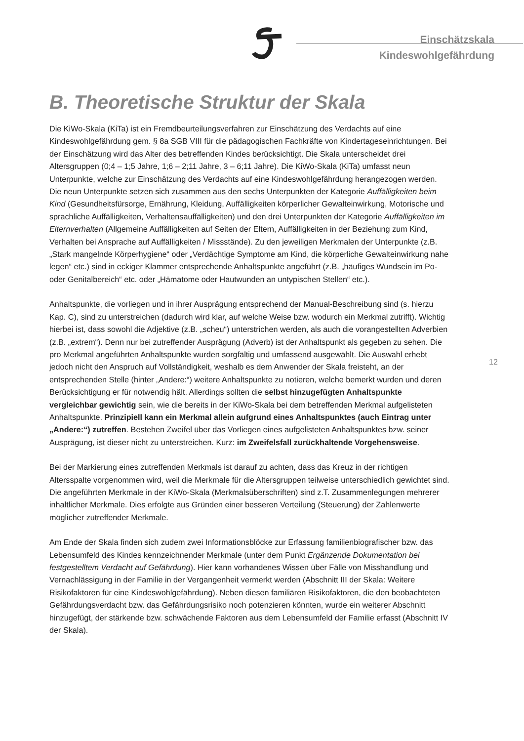Einschätzskala
Kindeswohlgefährdung
B. Theoretische Struktur der Skala
Die KiWo-Skala (KiTa) ist ein Fremdbeurteilungsverfahren zur Einschätzung des Verdachts auf eine Kindeswohlgefährdung gem. § 8a SGB VIII für die pädagogischen Fachkräfte von Kindertageseinrichtungen. Bei der Einschätzung wird das Alter des betreffenden Kindes berücksichtigt. Die Skala unterscheidet drei Altersgruppen (0;4 – 1;5 Jahre, 1;6 – 2;11 Jahre, 3 – 6;11 Jahre). Die KiWo-Skala (KiTa) umfasst neun Unterpunkte, welche zur Einschätzung des Verdachts auf eine Kindeswohlgefährdung herangezogen werden. Die neun Unterpunkte setzen sich zusammen aus den sechs Unterpunkten der Kategorie Auffälligkeiten beim Kind (Gesundheitsfürsorge, Ernährung, Kleidung, Auffälligkeiten körperlicher Gewalteinwirkung, Motorische und sprachliche Auffälligkeiten, Verhaltensauffälligkeiten) und den drei Unterpunkten der Kategorie Auffälligkeiten im Elternverhalten (Allgemeine Auffälligkeiten auf Seiten der Eltern, Auffälligkeiten in der Beziehung zum Kind, Verhalten bei Ansprache auf Auffälligkeiten / Missstände). Zu den jeweiligen Merkmalen der Unterpunkte (z.B. „Stark mangelnde Körperhygiene“ oder „Verdächtige Symptome am Kind, die körperliche Gewalteinwirkung nahe legen“ etc.) sind in eckiger Klammer entsprechende Anhaltspunkte angeführt (z.B. „häufiges Wundsein im Po- oder Genitalbereich“ etc. oder „Hämatome oder Hautwunden an untypischen Stellen“ etc.).
Anhaltspunkte, die vorliegen und in ihrer Ausprägung entsprechend der Manual-Beschreibung sind (s. hierzu Kap. C), sind zu unterstreichen (dadurch wird klar, auf welche Weise bzw. wodurch ein Merkmal zutrifft). Wichtig hierbei ist, dass sowohl die Adjektive (z.B. „scheu“) unterstrichen werden, als auch die vorangestellten Adverbien (z.B. „extrem“). Denn nur bei zutreffender Ausprägung (Adverb) ist der Anhaltspunkt als gegeben zu sehen. Die pro Merkmal angeführten Anhaltspunkte wurden sorgfältig und umfassend ausgewählt. Die Auswahl erhebt jedoch nicht den Anspruch auf Vollständigkeit, weshalb es dem Anwender der Skala freisteht, an der entsprechenden Stelle (hinter „Andere:“) weitere Anhaltspunkte zu notieren, welche bemerkt wurden und deren Berücksichtigung er für notwendig hält. Allerdings sollten die selbst hinzugefügten Anhaltspunkte vergleichbar gewichtig sein, wie die bereits in der KiWo-Skala bei dem betreffenden Merkmal aufgelisteten Anhaltspunkte. Prinzipiell kann ein Merkmal allein aufgrund eines Anhaltspunktes (auch Eintrag unter „Andere:“) zutreffen. Bestehen Zweifel über das Vorliegen eines aufgelisteten Anhaltspunktes bzw. seiner Ausprägung, ist dieser nicht zu unterstreichen. Kurz: im Zweifelsfall zurückhaltende Vorgehensweise.
Bei der Markierung eines zutreffenden Merkmals ist darauf zu achten, dass das Kreuz in der richtigen Altersspalte vorgenommen wird, weil die Merkmale für die Altersgruppen teilweise unterschiedlich gewichtet sind. Die angeführten Merkmale in der KiWo-Skala (Merkmalsüberschriften) sind z.T. Zusammenlegungen mehrerer inhaltlicher Merkmale. Dies erfolgte aus Gründen einer besseren Verteilung (Steuerung) der Zahlenwerte möglicher zutreffender Merkmale.
Am Ende der Skala finden sich zudem zwei Informationsblöcke zur Erfassung familienbiografischer bzw. das Lebensumfeld des Kindes kennzeichnender Merkmale (unter dem Punkt Ergänzende Dokumentation bei festgestelltem Verdacht auf Gefährdung). Hier kann vorhandenes Wissen über Fälle von Misshandlung und Vernachlässigung in der Familie in der Vergangenheit vermerkt werden (Abschnitt III der Skala: Weitere Risikofaktoren für eine Kindeswohlgefährdung). Neben diesen familiären Risikofaktoren, die den beobachteten Gefährdungsverdacht bzw. das Gefährdungsrisiko noch potenzieren könnten, wurde ein weiterer Abschnitt hinzugefügt, der stärkende bzw. schwächende Faktoren aus dem Lebensumfeld der Familie erfasst (Abschnitt IV der Skala).
12